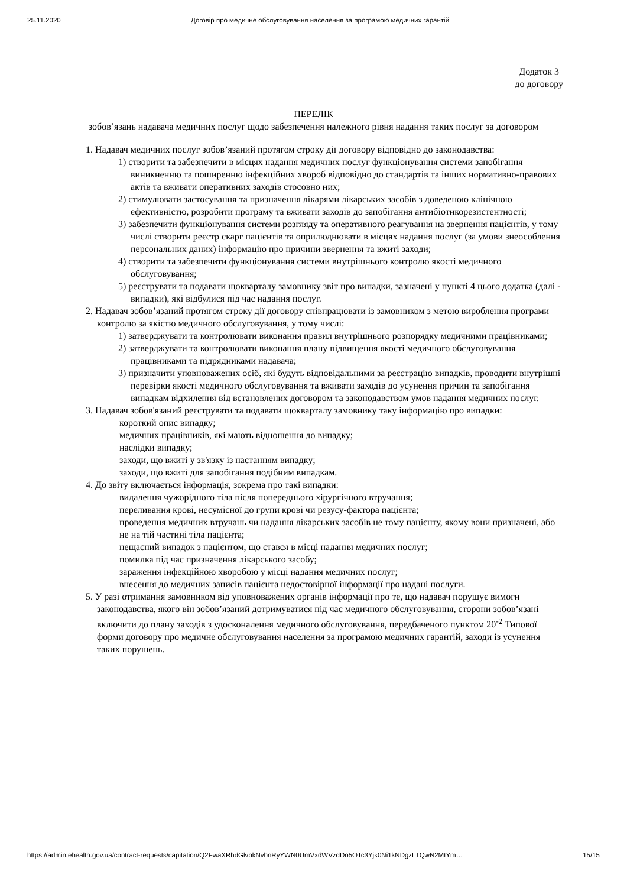25.11.2020 Договір про медичне обслуговування населення за програмою медичних гарантій
Додаток 3
до договору
ПЕРЕЛІК
зобов’язань надавача медичних послуг щодо забезпечення належного рівня надання таких послуг за договором
1. Надавач медичних послуг зобов’язаний протягом строку дії договору відповідно до законодавства:
1) створити та забезпечити в місцях надання медичних послуг функціонування системи запобігання виникненню та поширенню інфекційних хвороб відповідно до стандартів та інших нормативно-правових актів та вживати оперативних заходів стосовно них;
2) стимулювати застосування та призначення лікарями лікарських засобів з доведеною клінічною ефективністю, розробити програму та вживати заходів до запобігання антибіотикорезистентності;
3) забезпечити функціонування системи розгляду та оперативного реагування на звернення пацієнтів, у тому числі створити реєстр скарг пацієнтів та оприлюднювати в місцях надання послуг (за умови знеособлення персональних даних) інформацію про причини звернення та вжиті заходи;
4) створити та забезпечити функціонування системи внутрішнього контролю якості медичного обслуговування;
5) реєструвати та подавати щокварталу замовнику звіт про випадки, зазначені у пункті 4 цього додатка (далі - випадки), які відбулися під час надання послуг.
2. Надавач зобов’язаний протягом строку дії договору співпрацювати із замовником з метою вироблення програми контролю за якістю медичного обслуговування, у тому числі:
1) затверджувати та контролювати виконання правил внутрішнього розпорядку медичними працівниками;
2) затверджувати та контролювати виконання плану підвищення якості медичного обслуговування працівниками та підрядниками надавача;
3) призначити уповноважених осіб, які будуть відповідальними за реєстрацію випадків, проводити внутрішні перевірки якості медичного обслуговування та вживати заходів до усунення причин та запобігання випадкам відхилення від встановлених договором та законодавством умов надання медичних послуг.
3. Надавач зобов'язаний реєструвати та подавати щокварталу замовнику таку інформацію про випадки:
короткий опис випадку;
медичних працівників, які мають відношення до випадку;
наслідки випадку;
заходи, що вжиті у зв'язку із настанням випадку;
заходи, що вжиті для запобігання подібним випадкам.
4. До звіту включається інформація, зокрема про такі випадки:
видалення чужорідного тіла після попереднього хірургічного втручання;
переливання крові, несумісної до групи крові чи резусу-фактора пацієнта;
проведення медичних втручань чи надання лікарських засобів не тому пацієнту, якому вони призначені, або не на тій частині тіла пацієнта;
нещасний випадок з пацієнтом, що стався в місці надання медичних послуг;
помилка під час призначення лікарського засобу;
зараження інфекційною хворобою у місці надання медичних послуг;
внесення до медичних записів пацієнта недостовірної інформації про надані послуги.
5. У разі отримання замовником від уповноважених органів інформації про те, що надавач порушує вимоги законодавства, якого він зобов’язаний дотримуватися під час медичного обслуговування, сторони зобов’язані включити до плану заходів з удосконалення медичного обслуговування, передбаченого пунктом 20<sup>-2</sup> Типової форми договору про медичне обслуговування населення за програмою медичних гарантій, заходи із усунення таких порушень.
https://admin.ehealth.gov.ua/contract-requests/capitation/Q2FwaXRhdGlvbkNvbnRyYWN0UmVxdWVzdDo5OTc3Yjk0Ni1kNDgzLTQwN2MtYm… 15/15